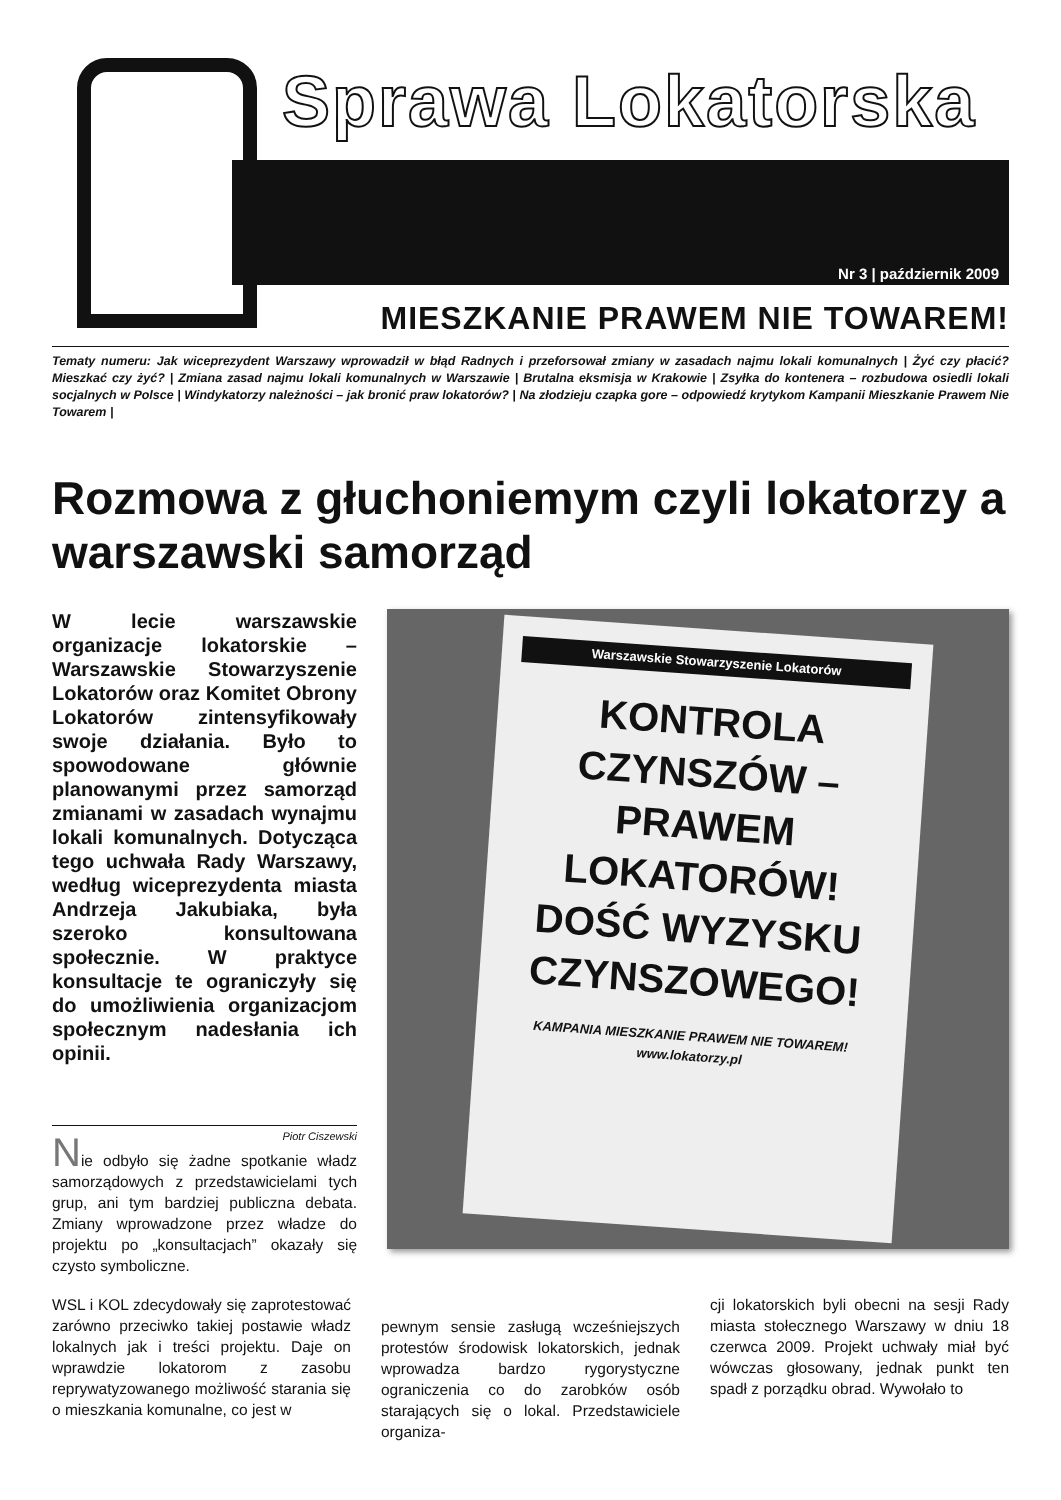Sprawa Lokatorska
Nr 3 | październik 2009
MIESZKANIE PRAWEM NIE TOWAREM!
Tematy numeru: Jak wiceprezydent Warszawy wprowadził w błąd Radnych i przeforsował zmiany w zasadach najmu lokali komunalnych | Żyć czy płacić? Mieszkać czy żyć? | Zmiana zasad najmu lokali komunalnych w Warszawie | Brutalna eksmisja w Krakowie | Zsyłka do kontenera – rozbudowa osiedli lokali socjalnych w Polsce | Windykatorzy należności – jak bronić praw lokatorów? | Na złodzieju czapka gore – odpowiedź krytykom Kampanii Mieszkanie Prawem Nie Towarem |
Rozmowa z głuchoniemym czyli lokatorzy a warszawski samorząd
W lecie warszawskie organizacje lokatorskie – Warszawskie Stowarzyszenie Lokatorów oraz Komitet Obrony Lokatorów zintensyfikowały swoje działania. Było to spowodowane głównie planowanymi przez samorząd zmianami w zasadach wynajmu lokali komunalnych. Dotycząca tego uchwała Rady Warszawy, według wiceprezydenta miasta Andrzeja Jakubiaka, była szeroko konsultowana społecznie. W praktyce konsultacje te ograniczyły się do umożliwienia organizacjom społecznym nadesłania ich opinii.
Piotr Ciszewski
Nie odbyło się żadne spotkanie władz samorządowych z przedstawicielami tych grup, ani tym bardziej publiczna debata. Zmiany wprowadzone przez władze do projektu po „konsultacjach” okazały się czysto symboliczne.
Warszawskie Stowarzyszenie Lokatorów
KONTROLA CZYNSZÓW – PRAWEM LOKATORÓW! DOŚĆ WYZYSKU CZYNSZOWEGO!
KAMPANIA MIESZKANIE PRAWEM NIE TOWAREM! www.lokatorzy.pl
WSL i KOL zdecydowały się zaprotestować zarówno przeciwko takiej postawie władz lokalnych jak i treści projektu. Daje on wprawdzie lokatorom z zasobu reprywatyzowanego możliwość starania się o mieszkania komunalne, co jest w
pewnym sensie zasługą wcześniejszych protestów środowisk lokatorskich, jednak wprowadza bardzo rygorystyczne ograniczenia co do zarobków osób starających się o lokal. Przedstawiciele organiza-
cji lokatorskich byli obecni na sesji Rady miasta stołecznego Warszawy w dniu 18 czerwca 2009. Projekt uchwały miał być wówczas głosowany, jednak punkt ten spadł z porządku obrad. Wywołało to